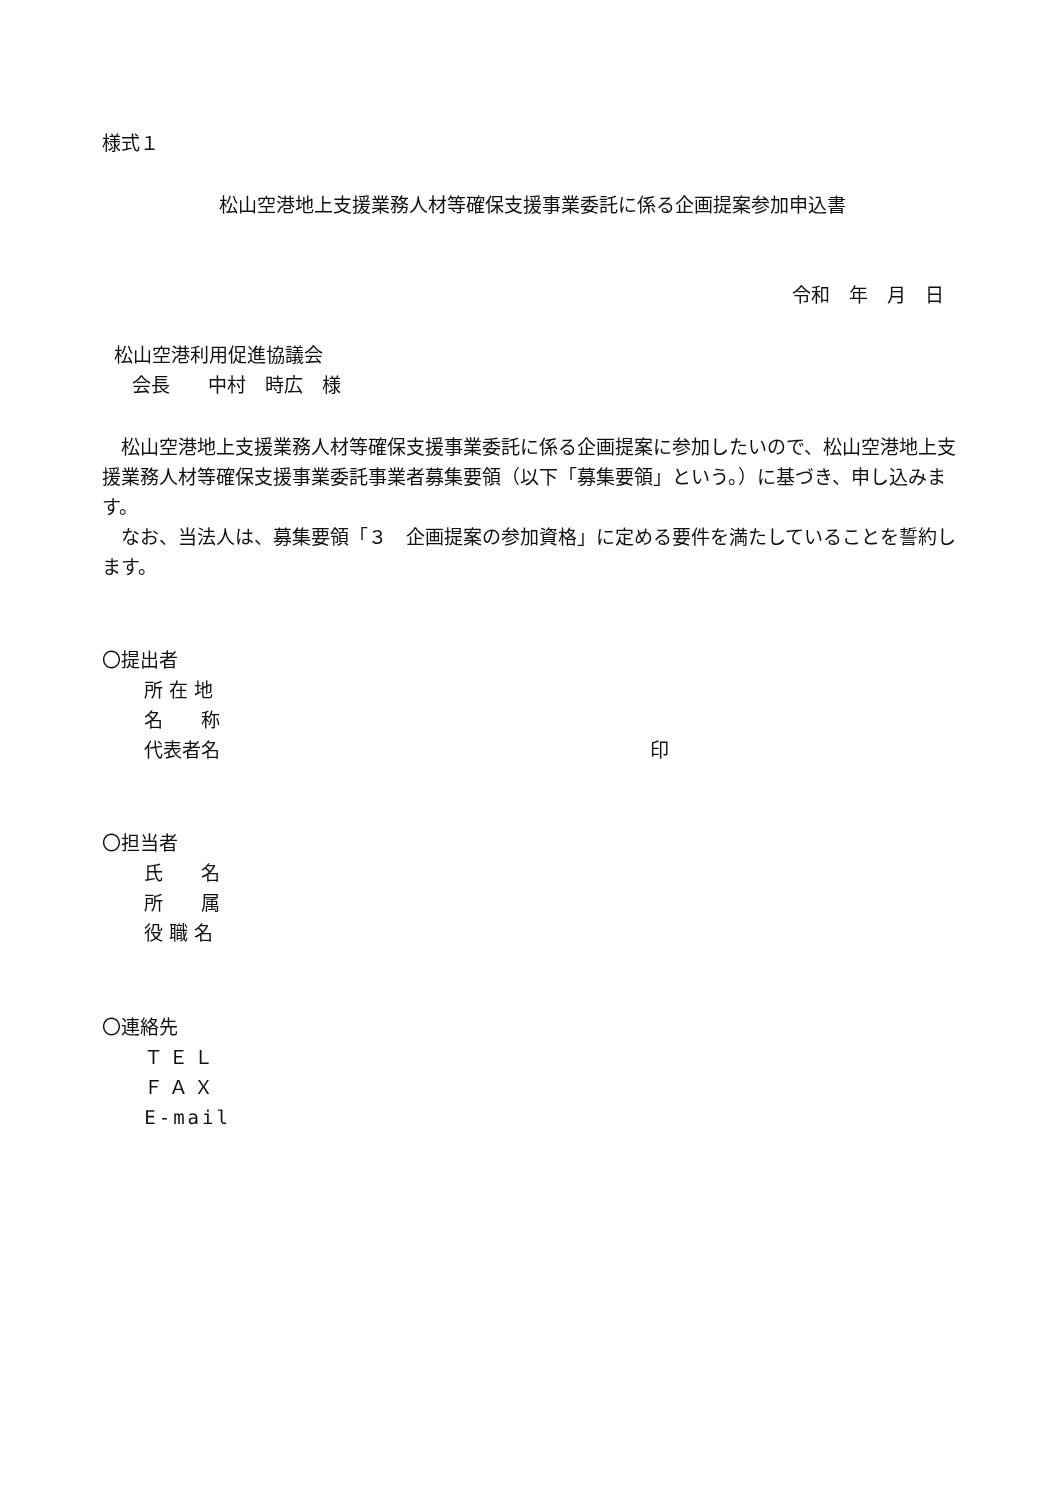様式１
松山空港地上支援業務人材等確保支援事業委託に係る企画提案参加申込書
令和　年　月　日
松山空港利用促進協議会
会長　　中村　時広　様
　松山空港地上支援業務人材等確保支援事業委託に係る企画提案に参加したいので、松山空港地上支援業務人材等確保支援事業委託事業者募集要領（以下「募集要領」という。）に基づき、申し込みます。
　なお、当法人は、募集要領「３　企画提案の参加資格」に定める要件を満たしていることを誓約します。
〇提出者
所 在 地
名　　称
代表者名 印
〇担当者
氏　　名
所　　属
役 職 名
〇連絡先
Ｔ Ｅ Ｌ
Ｆ Ａ Ｘ
E-mail